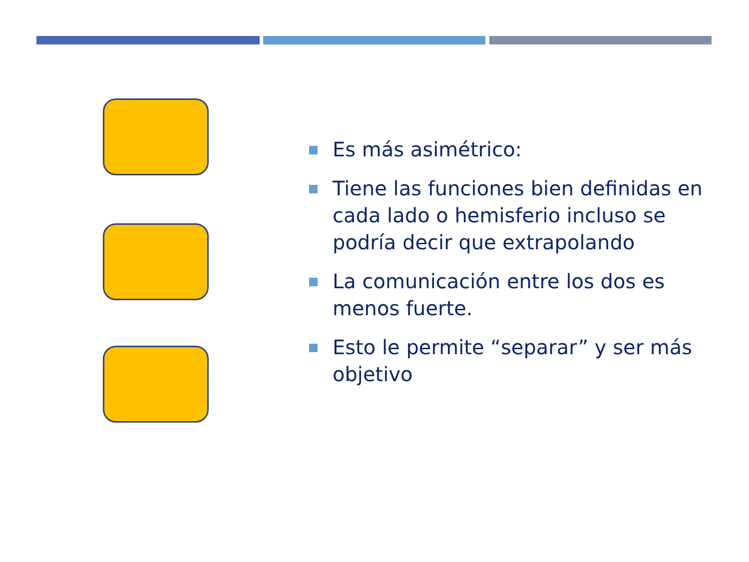Es más asimétrico:
Tiene las funciones bien definidas en cada lado o hemisferio incluso se podría decir que extrapolando
La comunicación entre los dos es menos fuerte.
Esto le permite “separar” y ser más objetivo